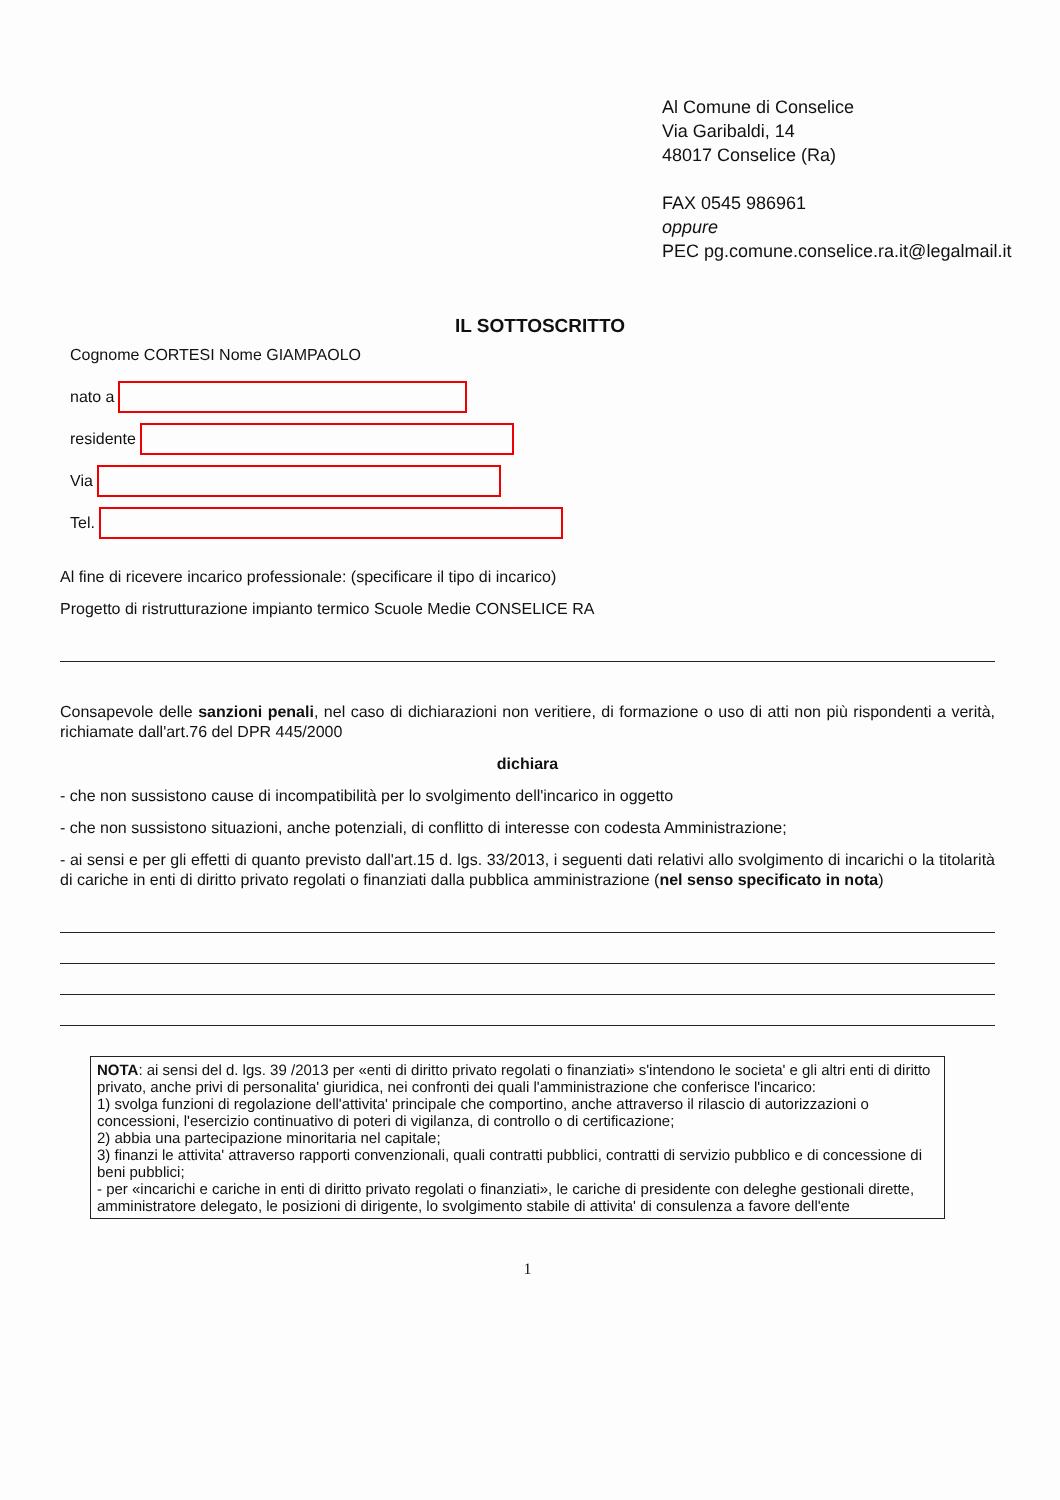Al Comune di Conselice
Via Garibaldi, 14
48017 Conselice (Ra)
FAX 0545 986961
oppure
PEC pg.comune.conselice.ra.it@legalmail.it
IL SOTTOSCRITTO
Cognome CORTESI Nome GIAMPAOLO
nato a
residente
Via
Tel.
Al fine di ricevere incarico professionale: (specificare il tipo di incarico)
Progetto di ristrutturazione impianto termico Scuole Medie CONSELICE RA
Consapevole delle sanzioni penali, nel caso di dichiarazioni non veritiere, di formazione o uso di atti non più rispondenti a verità, richiamate dall'art.76 del DPR 445/2000
dichiara
- che non sussistono cause di incompatibilità per lo svolgimento dell'incarico in oggetto
- che non sussistono situazioni, anche potenziali, di conflitto di interesse con codesta Amministrazione;
- ai sensi e per gli effetti di quanto previsto dall'art.15 d. lgs. 33/2013, i seguenti dati relativi allo svolgimento di incarichi o la titolarità di cariche in enti di diritto privato regolati o finanziati dalla pubblica amministrazione (nel senso specificato in nota)
NOTA: ai sensi del d. lgs. 39 /2013 per «enti di diritto privato regolati o finanziati» s'intendono le societa' e gli altri enti di diritto privato, anche privi di personalita' giuridica, nei confronti dei quali l'amministrazione che conferisce l'incarico:
1) svolga funzioni di regolazione dell'attivita' principale che comportino, anche attraverso il rilascio di autorizzazioni o concessioni, l'esercizio continuativo di poteri di vigilanza, di controllo o di certificazione;
2) abbia una partecipazione minoritaria nel capitale;
3) finanzi le attivita' attraverso rapporti convenzionali, quali contratti pubblici, contratti di servizio pubblico e di concessione di beni pubblici;
- per «incarichi e cariche in enti di diritto privato regolati o finanziati», le cariche di presidente con deleghe gestionali dirette, amministratore delegato, le posizioni di dirigente, lo svolgimento stabile di attivita' di consulenza a favore dell'ente
1